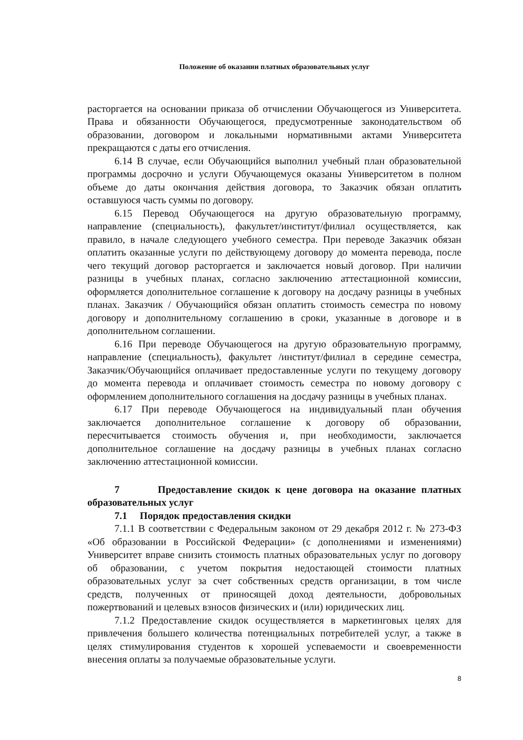Положение об оказании платных образовательных услуг
расторгается на основании приказа об отчислении Обучающегося из Университета. Права и обязанности Обучающегося, предусмотренные законодательством об образовании, договором и локальными нормативными актами Университета прекращаются с даты его отчисления.
6.14 В случае, если Обучающийся выполнил учебный план образовательной программы досрочно и услуги Обучающемуся оказаны Университетом в полном объеме до даты окончания действия договора, то Заказчик обязан оплатить оставшуюся часть суммы по договору.
6.15 Перевод Обучающегося на другую образовательную программу, направление (специальность), факультет/институт/филиал осуществляется, как правило, в начале следующего учебного семестра. При переводе Заказчик обязан оплатить оказанные услуги по действующему договору до момента перевода, после чего текущий договор расторгается и заключается новый договор. При наличии разницы в учебных планах, согласно заключению аттестационной комиссии, оформляется дополнительное соглашение к договору на досдачу разницы в учебных планах. Заказчик / Обучающийся обязан оплатить стоимость семестра по новому договору и дополнительному соглашению в сроки, указанные в договоре и в дополнительном соглашении.
6.16 При переводе Обучающегося на другую образовательную программу, направление (специальность), факультет /институт/филиал в середине семестра, Заказчик/Обучающийся оплачивает предоставленные услуги по текущему договору до момента перевода и оплачивает стоимость семестра по новому договору с оформлением дополнительного соглашения на досдачу разницы в учебных планах.
6.17 При переводе Обучающегося на индивидуальный план обучения заключается дополнительное соглашение к договору об образовании, пересчитывается стоимость обучения и, при необходимости, заключается дополнительное соглашение на досдачу разницы в учебных планах согласно заключению аттестационной комиссии.
7 Предоставление скидок к цене договора на оказание платных образовательных услуг
7.1 Порядок предоставления скидки
7.1.1 В соответствии с Федеральным законом от 29 декабря 2012 г. № 273-ФЗ «Об образовании в Российской Федерации» (с дополнениями и изменениями) Университет вправе снизить стоимость платных образовательных услуг по договору об образовании, с учетом покрытия недостающей стоимости платных образовательных услуг за счет собственных средств организации, в том числе средств, полученных от приносящей доход деятельности, добровольных пожертвований и целевых взносов физических и (или) юридических лиц.
7.1.2 Предоставление скидок осуществляется в маркетинговых целях для привлечения большего количества потенциальных потребителей услуг, а также в целях стимулирования студентов к хорошей успеваемости и своевременности внесения оплаты за получаемые образовательные услуги.
8